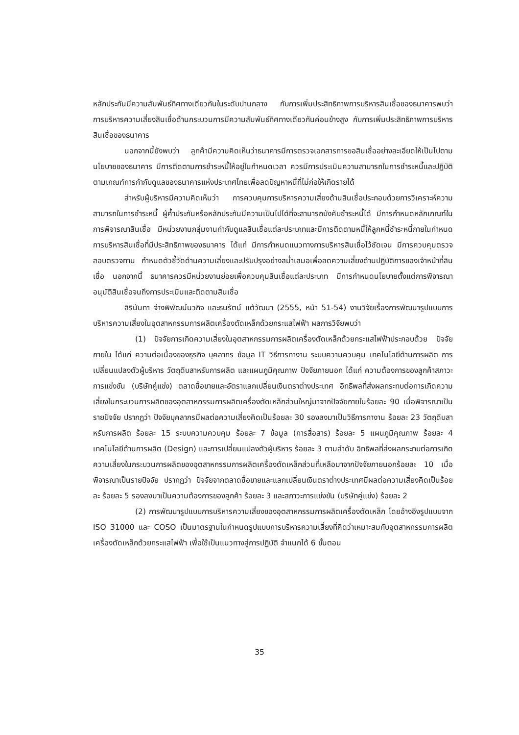หลักประกันมีความสัมพันธ์ทิศทางเดียวกันในระดับปานกลาง กับการเพิ่มประสิทธิภาพการบริหารสินเชื่อของธนาคารพบว่า การบริหารความเสี่ยงสินเชื่อด้านกระบวนการมีความสัมพันธ์ทิศทางเดียวกันค่อนข้างสูง กับการเพิ่มประสิทธิภาพการบริหารสินเชื่อของธนาคาร
นอกจากนี้ยังพบว่า ลูกค้ามีความคิดเห็นว่าธนาคารมีการตรวจเอกสารการขอสินเชื่ออย่างละเอียดให้เป็นไปตามนโยบายของธนาคาร มีการติดตามการชำระหนี้ให้อยู่ในกำหนดเวลา ควรมีการประเมินความสามารถในการชำระหนี้และปฏิบัติตามเกณฑ์การกำกับดูแลของธนาคารแห่งประเทศไทยเพื่อลดปัญหาหนี้ที่ไม่ก่อให้เกิดรายได้
สำหรับผู้บริหารมีความคิดเห็นว่า การควบคุมการบริหารความเสี่ยงด้านสินเชื่อประกอบด้วยการวิเคราะห์ความสามารถในการชำระหนี้ ผู้ค้ำประกันหรือหลักประกันมีความเป็นไปได้ที่จะสามารถบังคับชำระหนี้ได้ มีการกำหนดหลักเกณฑ์ในการพิจารณาสินเชื่อ มีหน่วยงานกลุ่มงานกำกับดูแลสินเชื่อแต่ละประเภทและมีการติดตามหนี้ให้ลูกหนี้ชำระหนี้ภายในกำหนด การบริหารสินเชื่อที่มีประสิทธิภาพของธนาคาร ได้แก่ มีการกำหนดแนวทางการบริหารสินเชื่อไว้ชัดเจน มีการควบคุมตรวจสอบตรวจทาน กำหนดตัวชี้วัดด้านความเสี่ยงและปรับปรุงอย่างสม่ำเสมอเพื่อลดความเสี่ยงด้านปฏิบัติการของเจ้าหน้าที่สินเชื่อ นอกจากนี้ ธนาคารควรมีหน่วยงานย่อยเพื่อควบคุมสินเชื่อแต่ละประเภท มีการกำหนดนโยบายตั้งแต่การพิจารณาอนุมัติสินเชื่อจนถึงการประเมินและติดตามสินเชื่อ
สิรินันทา จ่างพิพัฒน์นวกิจ และธนรัตน์ แต้วัฒนา (2555, หน้า 51-54) งานวิจัยเรื่องการพัฒนารูปแบบการบริหารความเสี่ยงในอุตสาหกรรมการผลิตเครื่องตัดเหล็กด้วยกระแสไฟฟ้า ผลการวิจัยพบว่า
(1) ปัจจัยการเกิดความเสี่ยงในอุตสาหกรรมการผลิตเครื่องตัดเหล็กด้วยกระแสไฟฟ้าประกอบด้วย ปัจจัยภายใน ได้แก่ ความต่อเนื่องของธุรกิจ บุคลากร ข้อมูล IT วิธีการทางาน ระบบความควบคุม เทคโนโลยีด้านการผลิต การเปลี่ยนแปลงตัวผู้บริหาร วัตถุดิบสาหรับการผลิต และแผนภูมิคุณภาพ ปัจจัยภายนอก ได้แก่ ความต้องการของลูกค้าสภาวะการแข่งขัน (บริษัทคู่แข่ง) ตลาดซื้อขายและอัตราแลกเปลี่ยนเงินตราต่างประเทศ อิทธิพลที่ส่งผลกระทบต่อการเกิดความเสี่ยงในกระบวนการผลิตของอุตสาหกรรมการผลิตเครื่องตัดเหล็กส่วนใหญ่มาจากปัจจัยภายในร้อยละ 90 เมื่อพิจารณาเป็นรายปัจจัย ปรากฏว่า ปัจจัยบุคลากรมีผลต่อความเสี่ยงคิดเป็นร้อยละ 30 รองลงมาเป็นวิธีการทางาน ร้อยละ 23 วัตถุดิบสาหรับการผลิต ร้อยละ 15 ระบบความควบคุม ร้อยละ 7 ข้อมูล (การสื่อสาร) ร้อยละ 5 แผนภูมิคุณภาพ ร้อยละ 4 เทคโนโลยีด้านการผลิต (Design) และการเปลี่ยนแปลงตัวผู้บริหาร ร้อยละ 3 ตามลำดับ อิทธิพลที่ส่งผลกระทบต่อการเกิดความเสี่ยงในกระบวนการผลิตของอุตสาหกรรมการผลิตเครื่องตัดเหล็กส่วนที่เหลือมาจากปัจจัยภายนอกร้อยละ 10 เมื่อพิจารณาเป็นรายปัจจัย ปรากฏว่า ปัจจัยจากตลาดซื้อขายและแลกเปลี่ยนเงินตราต่างประเทศมีผลต่อความเสี่ยงคิดเป็นร้อยละ ร้อยละ 5 รองลงมาเป็นความต้องการของลูกค้า ร้อยละ 3 และสภาวะการแข่งขัน (บริษัทคู่แข่ง) ร้อยละ 2
(2) การพัฒนารูปแบบการบริหารความเสี่ยงของอุตสาหกรรมการผลิตเครื่องตัดเหล็ก โดยอ้างอิงรูปแบบจาก ISO 31000 และ COSO เป็นมาตรฐานในกำหนดรูปแบบการบริหารความเสี่ยงที่คิดว่าเหมาะสมกับอุตสาหกรรมการผลิตเครื่องตัดเหล็กด้วยกระแสไฟฟ้า เพื่อใช้เป็นแนวทางสู่การปฏิบัติ จำแนกได้ 6 ขั้นตอน
35